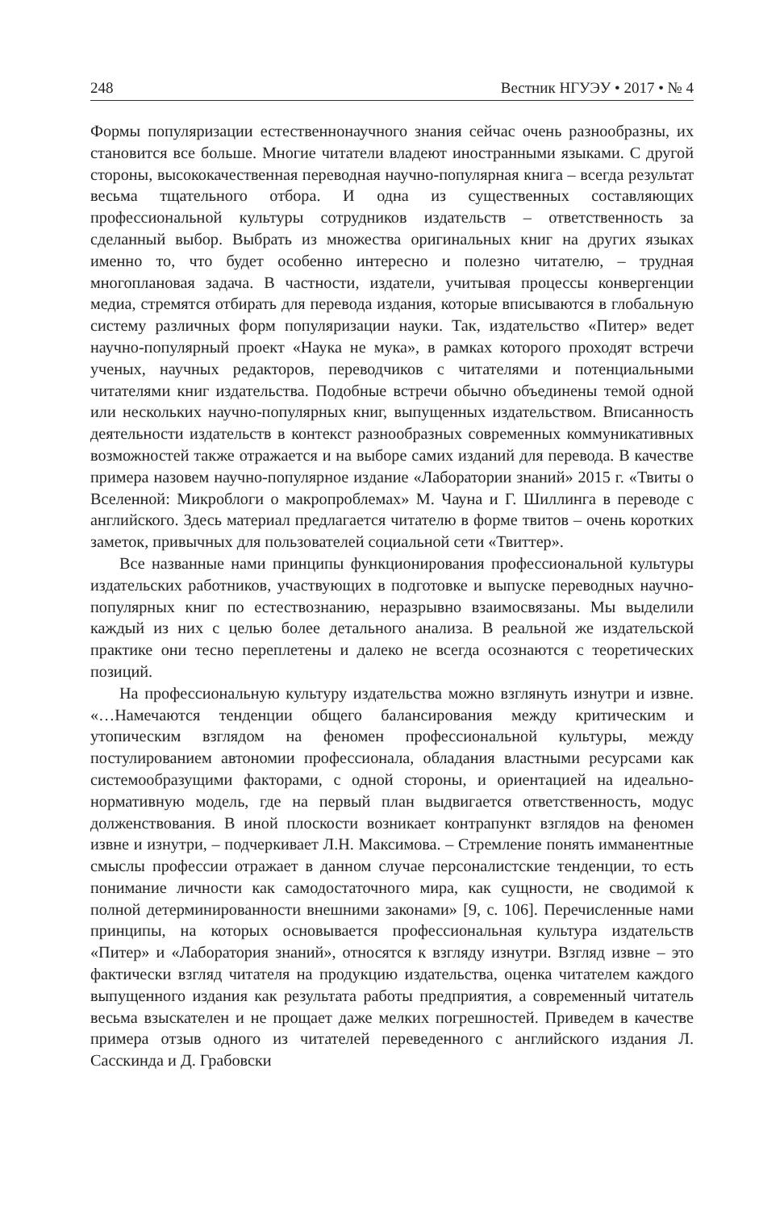248 Вестник НГУЭУ • 2017 • № 4
Формы популяризации естественнонаучного знания сейчас очень разнообразны, их становится все больше. Многие читатели владеют иностранными языками. С другой стороны, высококачественная переводная научно-популярная книга – всегда результат весьма тщательного отбора. И одна из существенных составляющих профессиональной культуры сотрудников издательств – ответственность за сделанный выбор. Выбрать из множества оригинальных книг на других языках именно то, что будет особенно интересно и полезно читателю, – трудная многоплановая задача. В частности, издатели, учитывая процессы конвергенции медиа, стремятся отбирать для перевода издания, которые вписываются в глобальную систему различных форм популяризации науки. Так, издательство «Питер» ведет научно-популярный проект «Наука не мука», в рамках которого проходят встречи ученых, научных редакторов, переводчиков с читателями и потенциальными читателями книг издательства. Подобные встречи обычно объединены темой одной или нескольких научно-популярных книг, выпущенных издательством. Вписанность деятельности издательств в контекст разнообразных современных коммуникативных возможностей также отражается и на выборе самих изданий для перевода. В качестве примера назовем научно-популярное издание «Лаборатории знаний» 2015 г. «Твиты о Вселенной: Микроблоги о макропроблемах» М. Чауна и Г. Шиллинга в переводе с английского. Здесь материал предлагается читателю в форме твитов – очень коротких заметок, привычных для пользователей социальной сети «Твиттер».
Все названные нами принципы функционирования профессиональной культуры издательских работников, участвующих в подготовке и выпуске переводных научно-популярных книг по естествознанию, неразрывно взаимосвязаны. Мы выделили каждый из них с целью более детального анализа. В реальной же издательской практике они тесно переплетены и далеко не всегда осознаются с теоретических позиций.
На профессиональную культуру издательства можно взглянуть изнутри и извне. «…Намечаются тенденции общего балансирования между критическим и утопическим взглядом на феномен профессиональной культуры, между постулированием автономии профессионала, обладания властными ресурсами как системообразущими факторами, с одной стороны, и ориентацией на идеально-нормативную модель, где на первый план выдвигается ответственность, модус долженствования. В иной плоскости возникает контрапункт взглядов на феномен извне и изнутри, – подчеркивает Л.Н. Максимова. – Стремление понять имманентные смыслы профессии отражает в данном случае персоналистские тенденции, то есть понимание личности как самодостаточного мира, как сущности, не сводимой к полной детерминированности внешними законами» [9, с. 106]. Перечисленные нами принципы, на которых основывается профессиональная культура издательств «Питер» и «Лаборатория знаний», относятся к взгляду изнутри. Взгляд извне – это фактически взгляд читателя на продукцию издательства, оценка читателем каждого выпущенного издания как результата работы предприятия, а современный читатель весьма взыскателен и не прощает даже мелких погрешностей. Приведем в качестве примера отзыв одного из читателей переведенного с английского издания Л. Сасскинда и Д. Грабовски